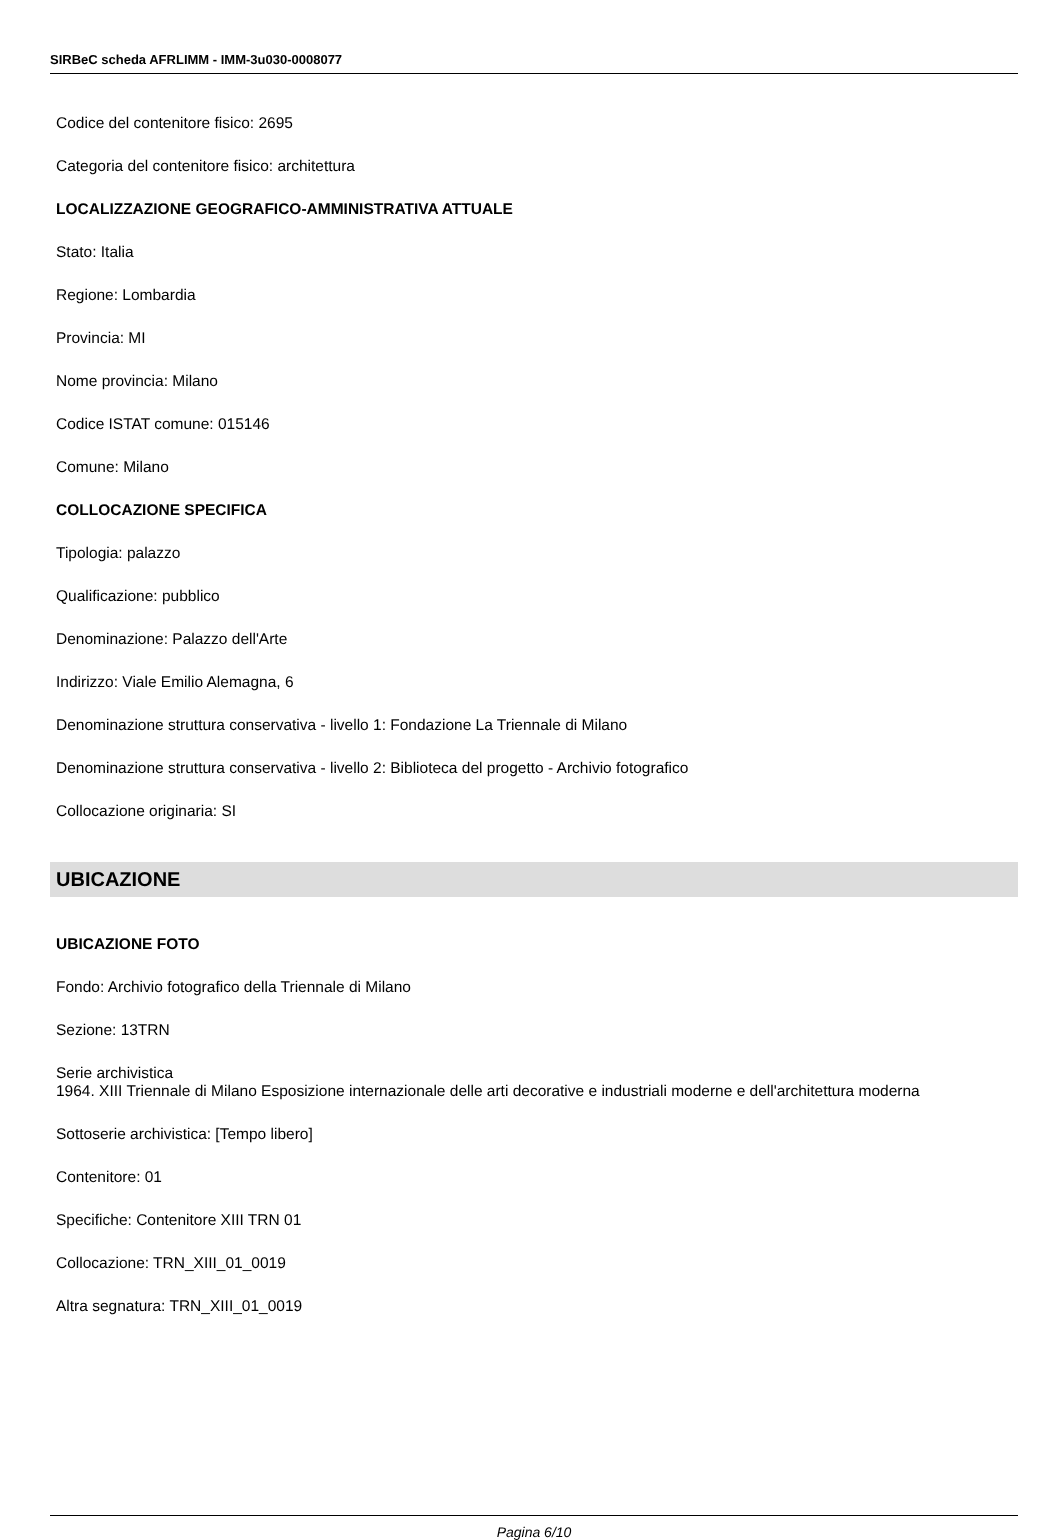SIRBeC scheda AFRLIMM - IMM-3u030-0008077
Codice del contenitore fisico: 2695
Categoria del contenitore fisico: architettura
LOCALIZZAZIONE GEOGRAFICO-AMMINISTRATIVA ATTUALE
Stato: Italia
Regione: Lombardia
Provincia: MI
Nome provincia: Milano
Codice ISTAT comune: 015146
Comune: Milano
COLLOCAZIONE SPECIFICA
Tipologia: palazzo
Qualificazione: pubblico
Denominazione: Palazzo dell'Arte
Indirizzo: Viale Emilio Alemagna, 6
Denominazione struttura conservativa - livello 1: Fondazione La Triennale di Milano
Denominazione struttura conservativa - livello 2: Biblioteca del progetto - Archivio fotografico
Collocazione originaria: SI
UBICAZIONE
UBICAZIONE FOTO
Fondo: Archivio fotografico della Triennale di Milano
Sezione: 13TRN
Serie archivistica
1964. XIII Triennale di Milano Esposizione internazionale delle arti decorative e industriali moderne e dell'architettura moderna
Sottoserie archivistica: [Tempo libero]
Contenitore: 01
Specifiche: Contenitore XIII TRN 01
Collocazione: TRN_XIII_01_0019
Altra segnatura: TRN_XIII_01_0019
Pagina 6/10